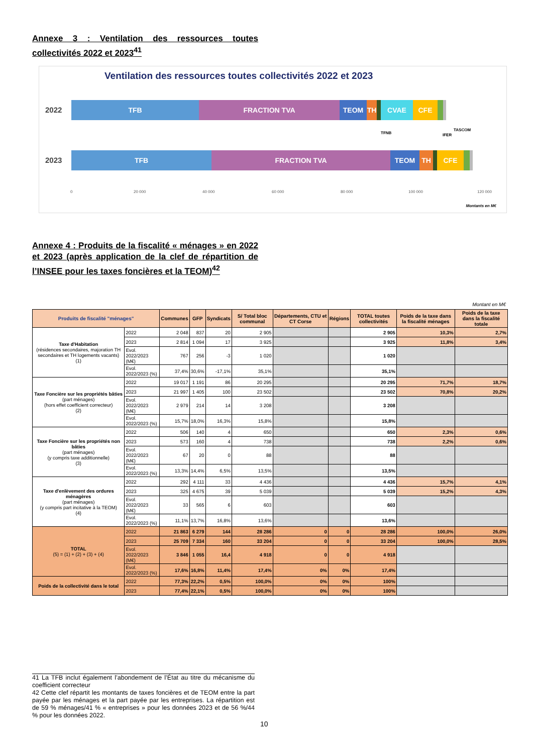Annexe 3 : Ventilation des ressources toutes collectivités 2022 et 2023<sup>41</sup>
Ventilation des ressources toutes collectivités 2022 et 2023
2022
TFB FRACTION TVA TEOM TH CVAE CFE
2023
TFB FRACTION TVA TEOM TH CFE
TFNB IFER
TASCOM
0 20 000 40 000 60 000 80 000 100 000 120 000
Montants en M€
Annexe 4 : Produits de la fiscalité « ménages » en 2022 et 2023 (après application de la clef de répartition de l’INSEE pour les taxes foncières et la TEOM)<sup>42</sup>
Montant en M€
| Produits de fiscalité "ménages" | | Communes | GFP | Syndicats | S/ Total bloc communal | Départements, CTU et CT Corse | Régions | TOTAL toutes collectivités | Poids de la taxe dans la fiscalité ménages | Poids de la taxe dans la fiscalité totale |
| --- | --- | --- | --- | --- | --- | --- | --- | --- | --- | --- |
| Taxe d'Habitation (résidences secondaires, majoration TH secondaires et TH logements vacants) (1) | 2022 | 2 048 | 837 | 20 | 2 905 | | | 2 905 | 10,3% | 2,7% |
| | 2023 | 2 814 | 1 094 | 17 | 3 925 | | | 3 925 | 11,8% | 3,4% |
| | Evol. 2022/2023 (M€) | 767 | 256 | -3 | 1 020 | | | 1 020 | | |
| | Evol. 2022/2023 (%) | 37,4% | 30,6% | -17,1% | 35,1% | | | 35,1% | | |
| Taxe Foncière sur les propriétés bâties (part ménages) (hors effet coefficient correcteur) (2) | 2022 | 19 017 | 1 191 | 86 | 20 295 | | | 20 295 | 71,7% | 18,7% |
| | 2023 | 21 997 | 1 405 | 100 | 23 502 | | | 23 502 | 70,8% | 20,2% |
| | Evol. 2022/2023 (M€) | 2 979 | 214 | 14 | 3 208 | | | 3 208 | | |
| | Evol. 2022/2023 (%) | 15,7% | 18,0% | 16,3% | 15,8% | | | 15,8% | | |
| Taxe Foncière sur les propriétés non bâties (part ménages) (y compris taxe additionnelle) (3) | 2022 | 506 | 140 | 4 | 650 | | | 650 | 2,3% | 0,6% |
| | 2023 | 573 | 160 | 4 | 738 | | | 738 | 2,2% | 0,6% |
| | Evol. 2022/2023 (M€) | 67 | 20 | 0 | 88 | | | 88 | | |
| | Evol. 2022/2023 (%) | 13,3% | 14,4% | 6,5% | 13,5% | | | 13,5% | | |
| Taxe d'enlèvement des ordures ménagères (part ménages) (y compris part incitative à la TEOM) (4) | 2022 | 292 | 4 111 | 33 | 4 436 | | | 4 436 | 15,7% | 4,1% |
| | 2023 | 325 | 4 675 | 39 | 5 039 | | | 5 039 | 15,2% | 4,3% |
| | Evol. 2022/2023 (M€) | 33 | 565 | 6 | 603 | | | 603 | | |
| | Evol. 2022/2023 (%) | 11,1% | 13,7% | 16,8% | 13,6% | | | 13,6% | | |
| TOTAL (5) = (1) + (2) + (3) + (4) | 2022 | 21 863 | 6 279 | 144 | 28 286 | 0 | 0 | 28 286 | 100,0% | 26,0% |
| | 2023 | 25 709 | 7 334 | 160 | 33 204 | 0 | 0 | 33 204 | 100,0% | 28,5% |
| | Evol. 2022/2023 (M€) | 3 846 | 1 055 | 16,4 | 4 918 | 0 | 0 | 4 918 | | |
| | Evol. 2022/2023 (%) | 17,6% | 16,8% | 11,4% | 17,4% | 0% | 0% | 17,4% | | |
| Poids de la collectivité dans le total | 2022 | 77,3% | 22,2% | 0,5% | 100,0% | 0% | 0% | 100% | | |
| | 2023 | 77,4% | 22,1% | 0,5% | 100,0% | 0% | 0% | 100% | | |
41 La TFB inclut également l’abondement de l’État au titre du mécanisme du coefficient correcteur
42 Cette clef répartit les montants de taxes foncières et de TEOM entre la part payée par les ménages et la part payée par les entreprises. La répartition est de 59 % ménages/41 % « entreprises » pour les données 2023 et de 56 %/44 % pour les données 2022.
10